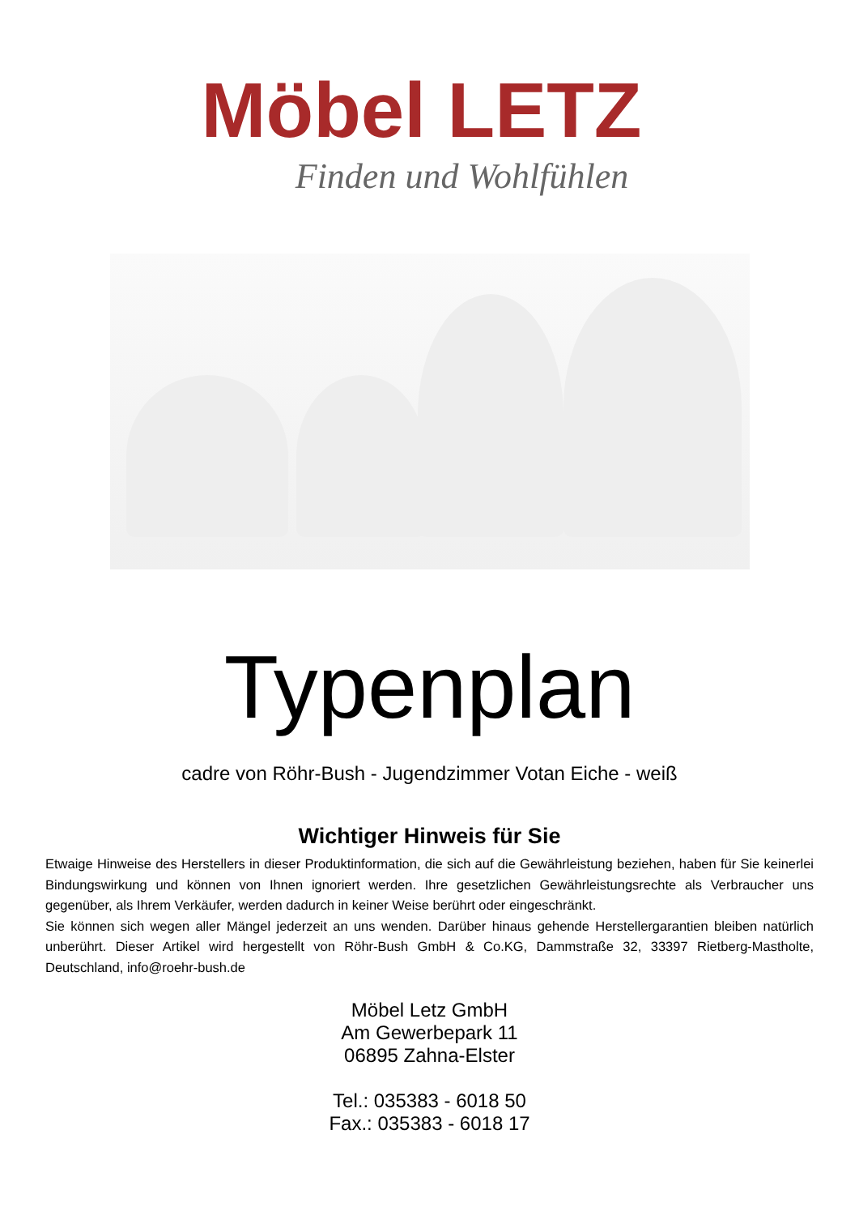Möbel LETZ
Finden und Wohlfühlen
Typenplan
cadre von Röhr-Bush - Jugendzimmer Votan Eiche - weiß
Wichtiger Hinweis für Sie
Etwaige Hinweise des Herstellers in dieser Produktinformation, die sich auf die Gewährleistung beziehen, haben für Sie keinerlei Bindungswirkung und können von Ihnen ignoriert werden. Ihre gesetzlichen Gewährleistungsrechte als Verbraucher uns gegenüber, als Ihrem Verkäufer, werden dadurch in keiner Weise berührt oder eingeschränkt.
Sie können sich wegen aller Mängel jederzeit an uns wenden. Darüber hinaus gehende Herstellergarantien bleiben natürlich unberührt. Dieser Artikel wird hergestellt von Röhr-Bush GmbH & Co.KG, Dammstraße 32, 33397 Rietberg-Mastholte, Deutschland, info@roehr-bush.de
Möbel Letz GmbH
Am Gewerbepark 11
06895 Zahna-Elster
Tel.: 035383 - 6018 50
Fax.: 035383 - 6018 17